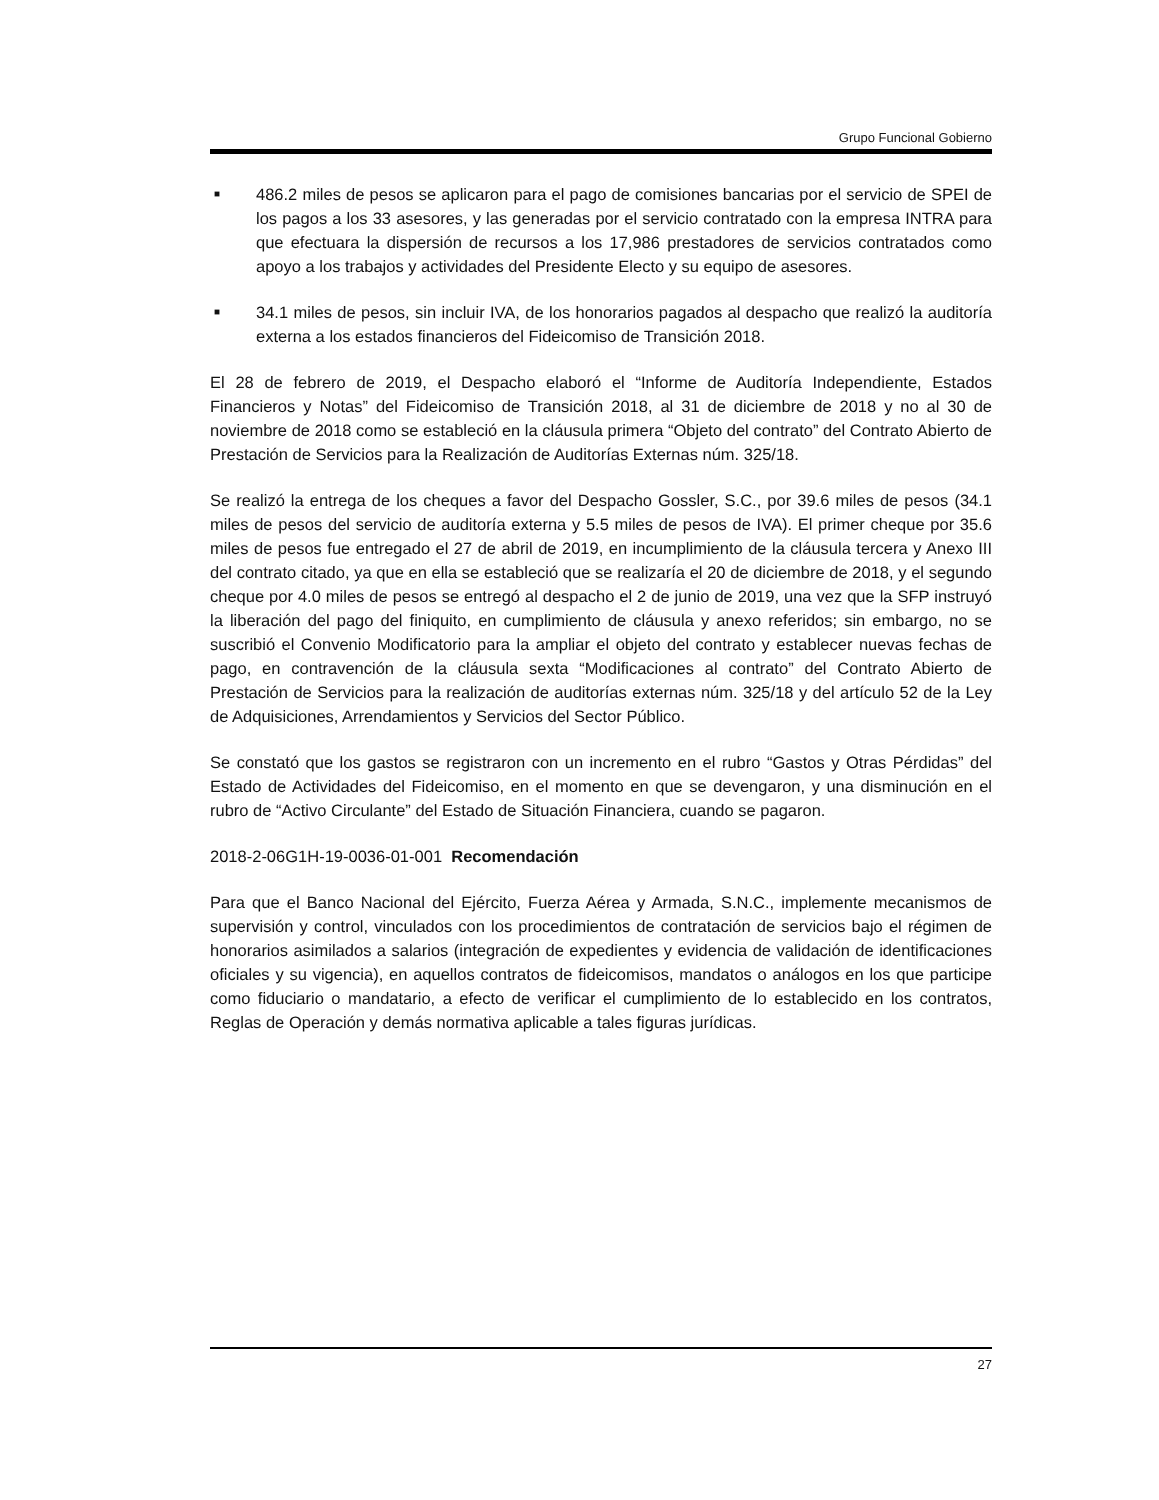Grupo Funcional Gobierno
■ 486.2 miles de pesos se aplicaron para el pago de comisiones bancarias por el servicio de SPEI de los pagos a los 33 asesores, y las generadas por el servicio contratado con la empresa INTRA para que efectuara la dispersión de recursos a los 17,986 prestadores de servicios contratados como apoyo a los trabajos y actividades del Presidente Electo y su equipo de asesores.
■ 34.1 miles de pesos, sin incluir IVA, de los honorarios pagados al despacho que realizó la auditoría externa a los estados financieros del Fideicomiso de Transición 2018.
El 28 de febrero de 2019, el Despacho elaboró el “Informe de Auditoría Independiente, Estados Financieros y Notas” del Fideicomiso de Transición 2018, al 31 de diciembre de 2018 y no al 30 de noviembre de 2018 como se estableció en la cláusula primera “Objeto del contrato” del Contrato Abierto de Prestación de Servicios para la Realización de Auditorías Externas núm. 325/18.
Se realizó la entrega de los cheques a favor del Despacho Gossler, S.C., por 39.6 miles de pesos (34.1 miles de pesos del servicio de auditoría externa y 5.5 miles de pesos de IVA). El primer cheque por 35.6 miles de pesos fue entregado el 27 de abril de 2019, en incumplimiento de la cláusula tercera y Anexo III del contrato citado, ya que en ella se estableció que se realizaría el 20 de diciembre de 2018, y el segundo cheque por 4.0 miles de pesos se entregó al despacho el 2 de junio de 2019, una vez que la SFP instruyó la liberación del pago del finiquito, en cumplimiento de cláusula y anexo referidos; sin embargo, no se suscribió el Convenio Modificatorio para la ampliar el objeto del contrato y establecer nuevas fechas de pago, en contravención de la cláusula sexta “Modificaciones al contrato” del Contrato Abierto de Prestación de Servicios para la realización de auditorías externas núm. 325/18 y del artículo 52 de la Ley de Adquisiciones, Arrendamientos y Servicios del Sector Público.
Se constató que los gastos se registraron con un incremento en el rubro “Gastos y Otras Pérdidas” del Estado de Actividades del Fideicomiso, en el momento en que se devengaron, y una disminución en el rubro de “Activo Circulante” del Estado de Situación Financiera, cuando se pagaron.
2018-2-06G1H-19-0036-01-001 Recomendación
Para que el Banco Nacional del Ejército, Fuerza Aérea y Armada, S.N.C., implemente mecanismos de supervisión y control, vinculados con los procedimientos de contratación de servicios bajo el régimen de honorarios asimilados a salarios (integración de expedientes y evidencia de validación de identificaciones oficiales y su vigencia), en aquellos contratos de fideicomisos, mandatos o análogos en los que participe como fiduciario o mandatario, a efecto de verificar el cumplimiento de lo establecido en los contratos, Reglas de Operación y demás normativa aplicable a tales figuras jurídicas.
27